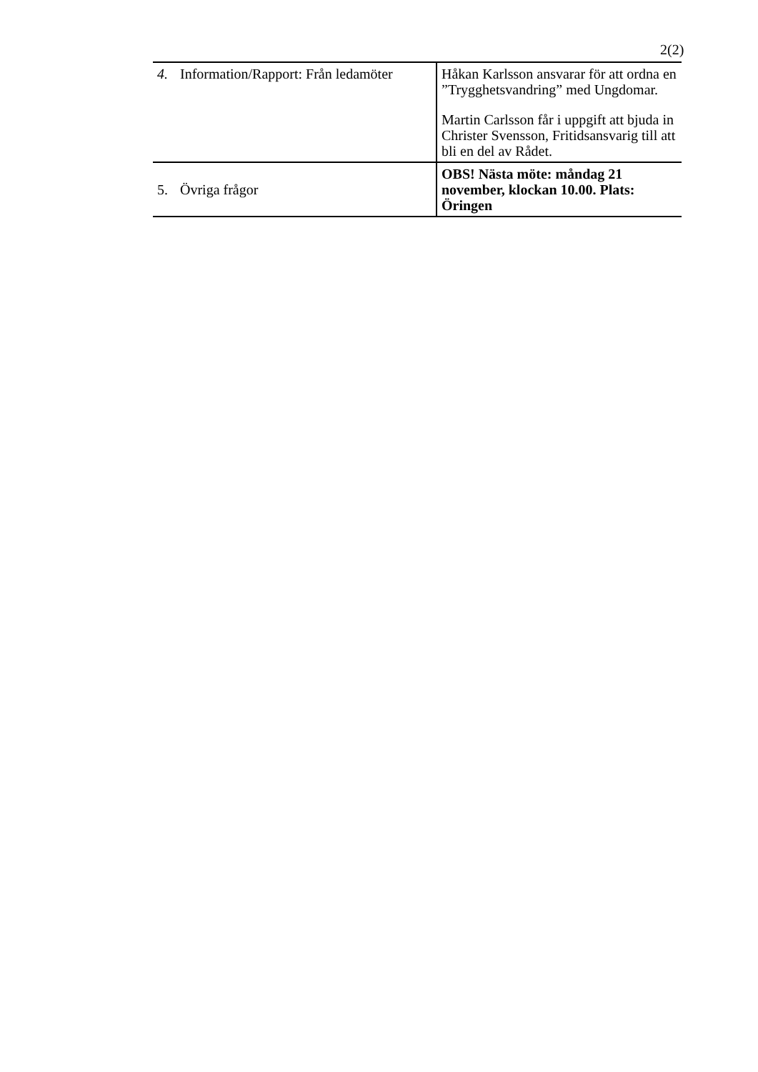2(2)
| 4. Information/Rapport: Från ledamöter | Håkan Karlsson ansvarar för att ordna en ”Trygghetsvandring” med Ungdomar. Martin Carlsson får i uppgift att bjuda in Christer Svensson, Fritidsansvarig till att bli en del av Rådet. |
| 5. Övriga frågor | OBS! Nästa möte: måndag 21 november, klockan 10.00. Plats: Öringen |